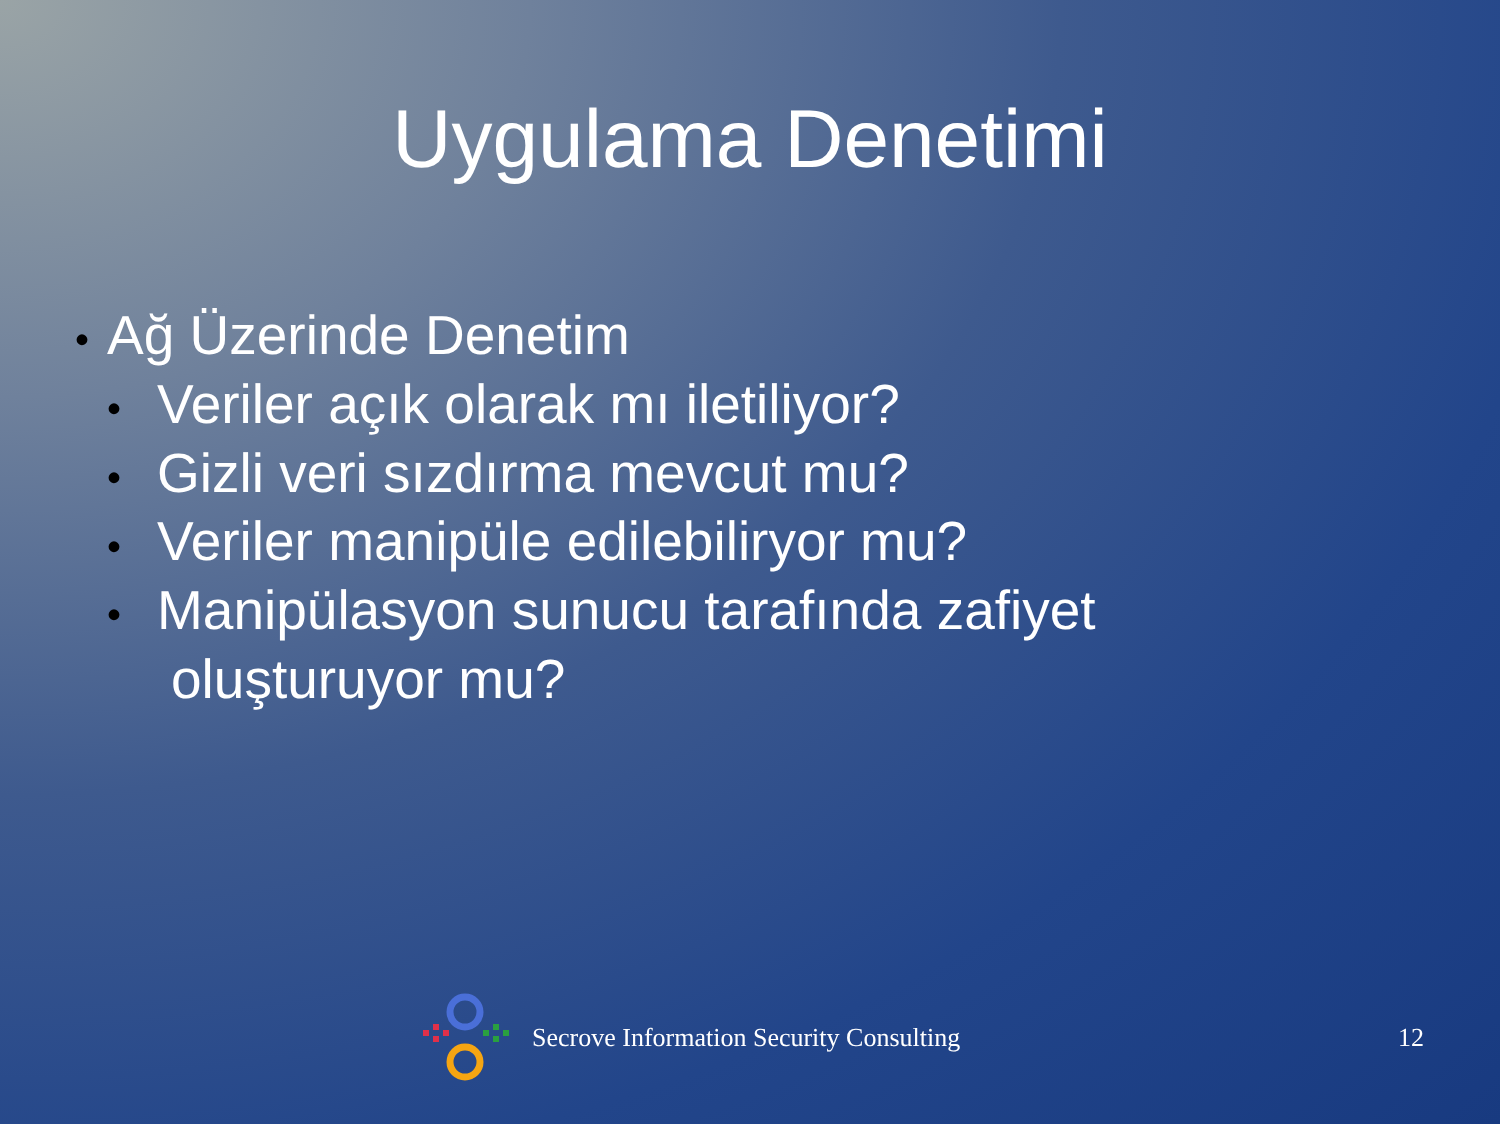Uygulama Denetimi
• Ağ Üzerinde Denetim
• Veriler açık olarak mı iletiliyor?
• Gizli veri sızdırma mevcut mu?
• Veriler manipüle edilebiliryor mu?
• Manipülasyon sunucu tarafında zafiyet
oluşturuyor mu?
Secrove Information Security Consulting 12